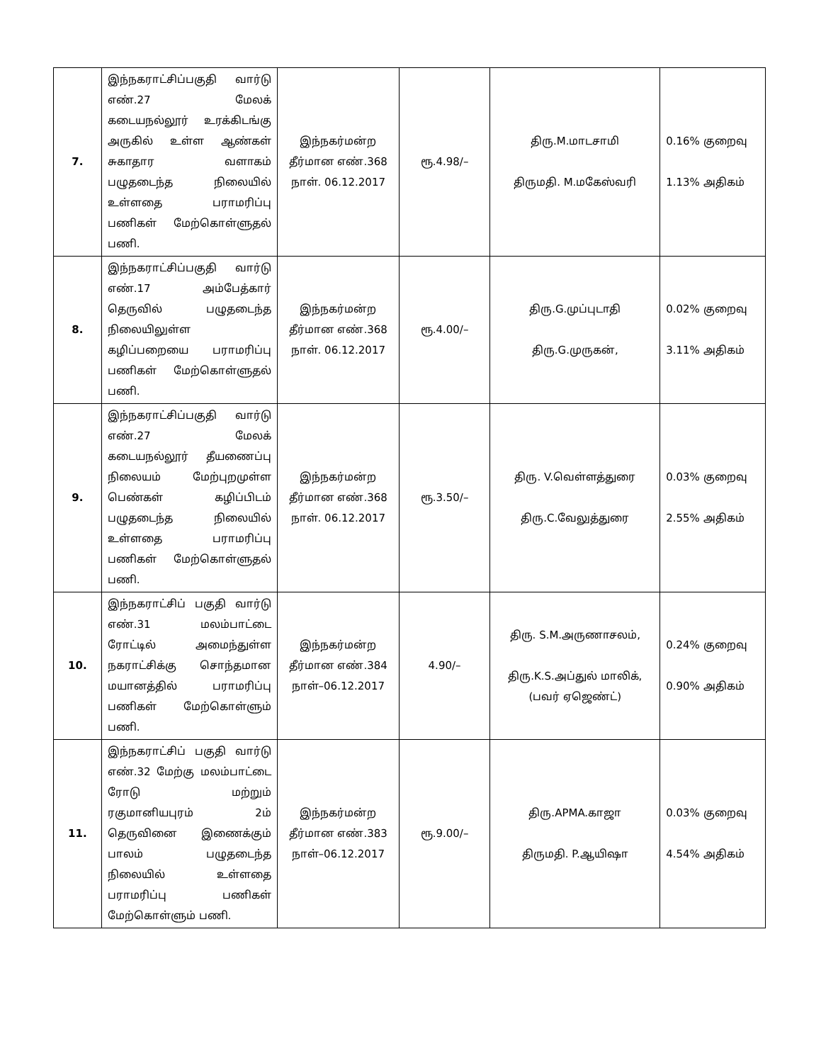| 7. | இந்நகராட்சிப்பகுதி வார்டு எண்.27 மேலக் கடையநல்லூர் உரக்கிடங்கு அருகில் உள்ள ஆண்கள் சுகாதார வளாகம் பழுதடைந்த நிலையில் உள்ளதை பராமரிப்பு பணிகள் மேற்கொள்ளுதல் பணி. | இந்நகர்மன்ற தீர்மான எண்.368 நாள். 06.12.2017 | ரூ.4.98/– | திரு.M.மாடசாமி திருமதி. M.மகேஸ்வரி | 0.16% குறைவு 1.13% அதிகம் |
| 8. | இந்நகராட்சிப்பகுதி வார்டு எண்.17 அம்பேத்கார் தெருவில் பழுதடைந்த நிலையிலுள்ள கழிப்பறையை பராமரிப்பு பணிகள் மேற்கொள்ளுதல் பணி. | இந்நகர்மன்ற தீர்மான எண்.368 நாள். 06.12.2017 | ரூ.4.00/– | திரு.G.முப்புடாதி திரு.G.முருகன், | 0.02% குறைவு 3.11% அதிகம் |
| 9. | இந்நகராட்சிப்பகுதி வார்டு எண்.27 மேலக் கடையநல்லூர் தீயணைப்பு நிலையம் மேற்புறமுள்ள பெண்கள் கழிப்பிடம் பழுதடைந்த நிலையில் உள்ளதை பராமரிப்பு பணிகள் மேற்கொள்ளுதல் பணி. | இந்நகர்மன்ற தீர்மான எண்.368 நாள். 06.12.2017 | ரூ.3.50/– | திரு. V.வெள்ளத்துரை திரு.C.வேலுத்துரை | 0.03% குறைவு 2.55% அதிகம் |
| 10. | இந்நகராட்சிப் பகுதி வார்டு எண்.31 மலம்பாட்டை ரோட்டில் அமைந்துள்ள நகராட்சிக்கு சொந்தமான மயானத்தில் பராமரிப்பு பணிகள் மேற்கொள்ளும் பணி. | இந்நகர்மன்ற தீர்மான எண்.384 நாள்–06.12.2017 | 4.90/– | திரு. S.M.அருணாசலம், திரு.K.S.அப்துல் மாலிக், (பவர் ஏஜெண்ட்) | 0.24% குறைவு 0.90% அதிகம் |
| 11. | இந்நகராட்சிப் பகுதி வார்டு எண்.32 மேற்கு மலம்பாட்டை ரோடு மற்றும் ரகுமானியபுரம் 2ம் தெருவினை இணைக்கும் பாலம் பழுதடைந்த நிலையில் உள்ளதை பராமரிப்பு பணிகள் மேற்கொள்ளும் பணி. | இந்நகர்மன்ற தீர்மான எண்.383 நாள்–06.12.2017 | ரூ.9.00/– | திரு.APMA.காஜா திருமதி. P.ஆயிஷா | 0.03% குறைவு 4.54% அதிகம் |